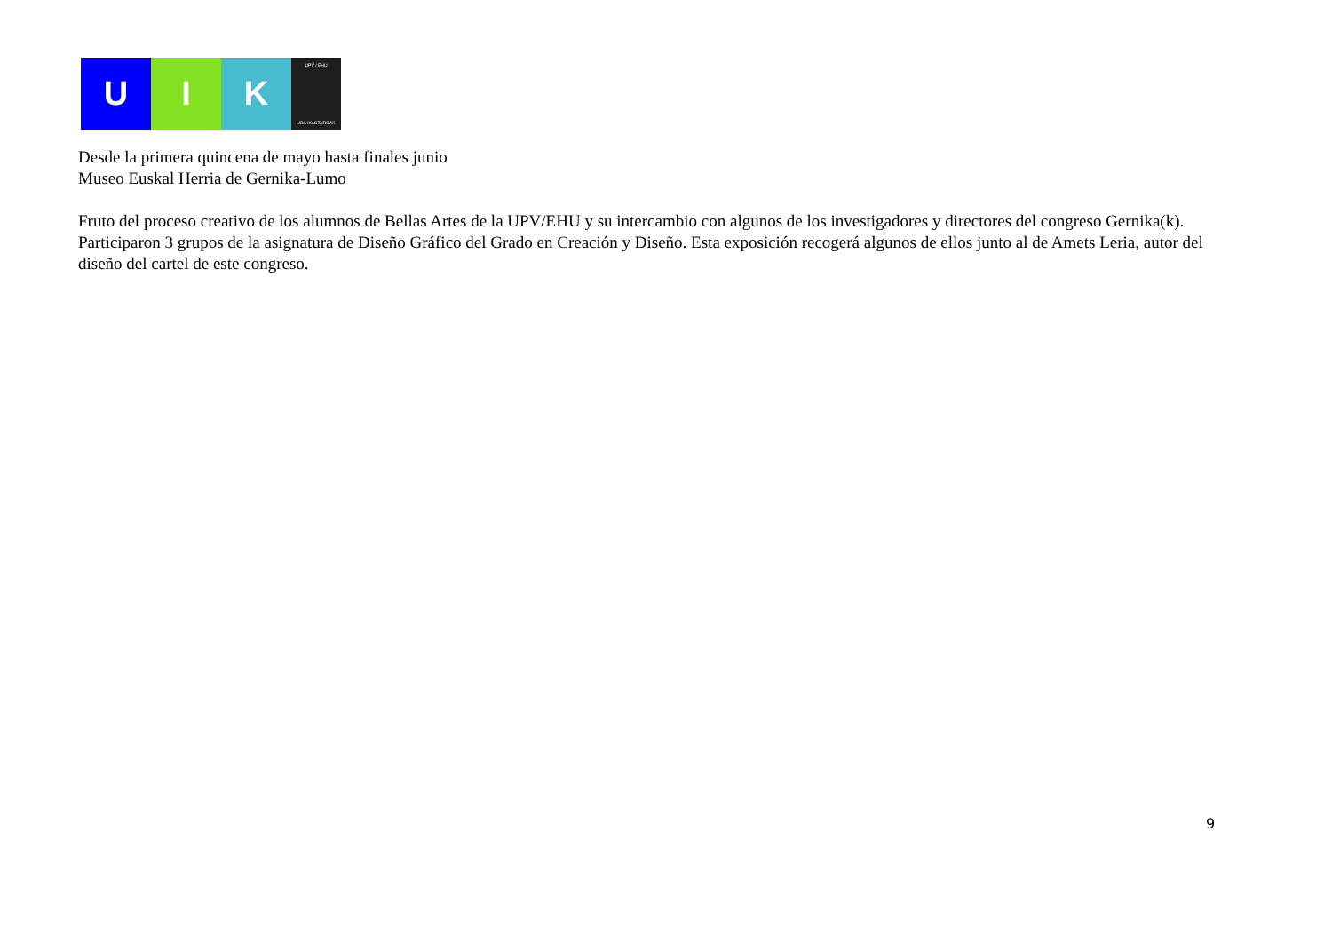U I K
UPV / EHU
UDA IKASTAROAK
Desde la primera quincena de mayo hasta finales junio
Museo Euskal Herria de Gernika-Lumo
Fruto del proceso creativo de los alumnos de Bellas Artes de la UPV/EHU y su intercambio con algunos de los investigadores y directores del congreso Gernika(k). Participaron 3 grupos de la asignatura de Diseño Gráfico del Grado en Creación y Diseño. Esta exposición recogerá algunos de ellos junto al de Amets Leria, autor del diseño del cartel de este congreso.
9